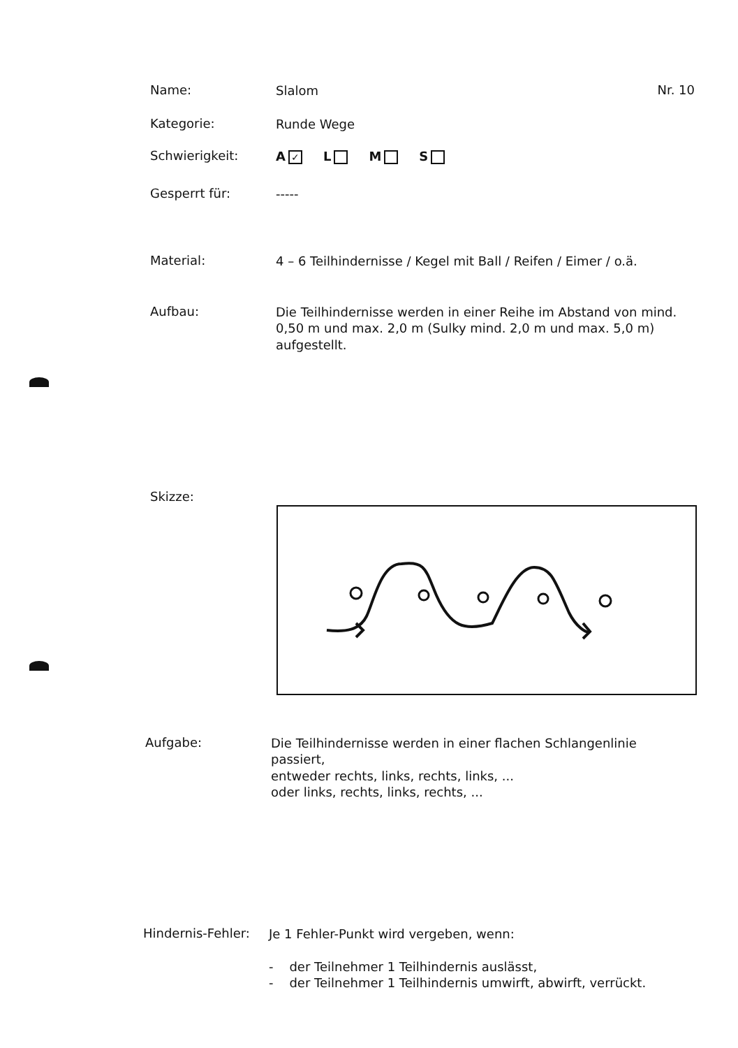Name:
Slalom
Nr. 10
Kategorie:
Runde Wege
Schwierigkeit:
A ✓ L M S
Gesperrt für:
-----
Material:
4 – 6 Teilhindernisse / Kegel mit Ball / Reifen / Eimer / o.ä.
Aufbau:
Die Teilhindernisse werden in einer Reihe im Abstand von mind. 0,50 m und max. 2,0 m (Sulky mind. 2,0 m und max. 5,0 m) aufgestellt.
Skizze:
Aufgabe:
Die Teilhindernisse werden in einer flachen Schlangenlinie passiert,
entweder rechts, links, rechts, links, ...
oder links, rechts, links, rechts, ...
Hindernis-Fehler:
Je 1 Fehler-Punkt wird vergeben, wenn:
- der Teilnehmer 1 Teilhindernis auslässt,
- der Teilnehmer 1 Teilhindernis umwirft, abwirft, verrückt.